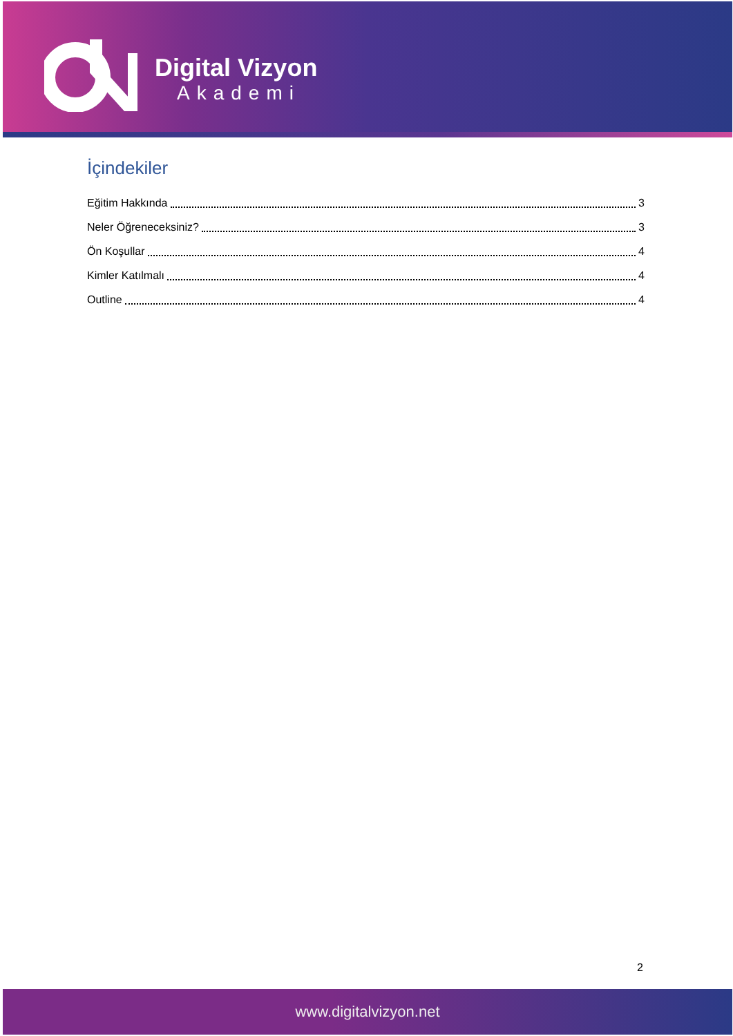Digital Vizyon
Akademi
İçindekiler
Eğitim Hakkında 3
Neler Öğreneceksiniz? 3
Ön Koşullar 4
Kimler Katılmalı 4
Outline 4
2
www.digitalvizyon.net